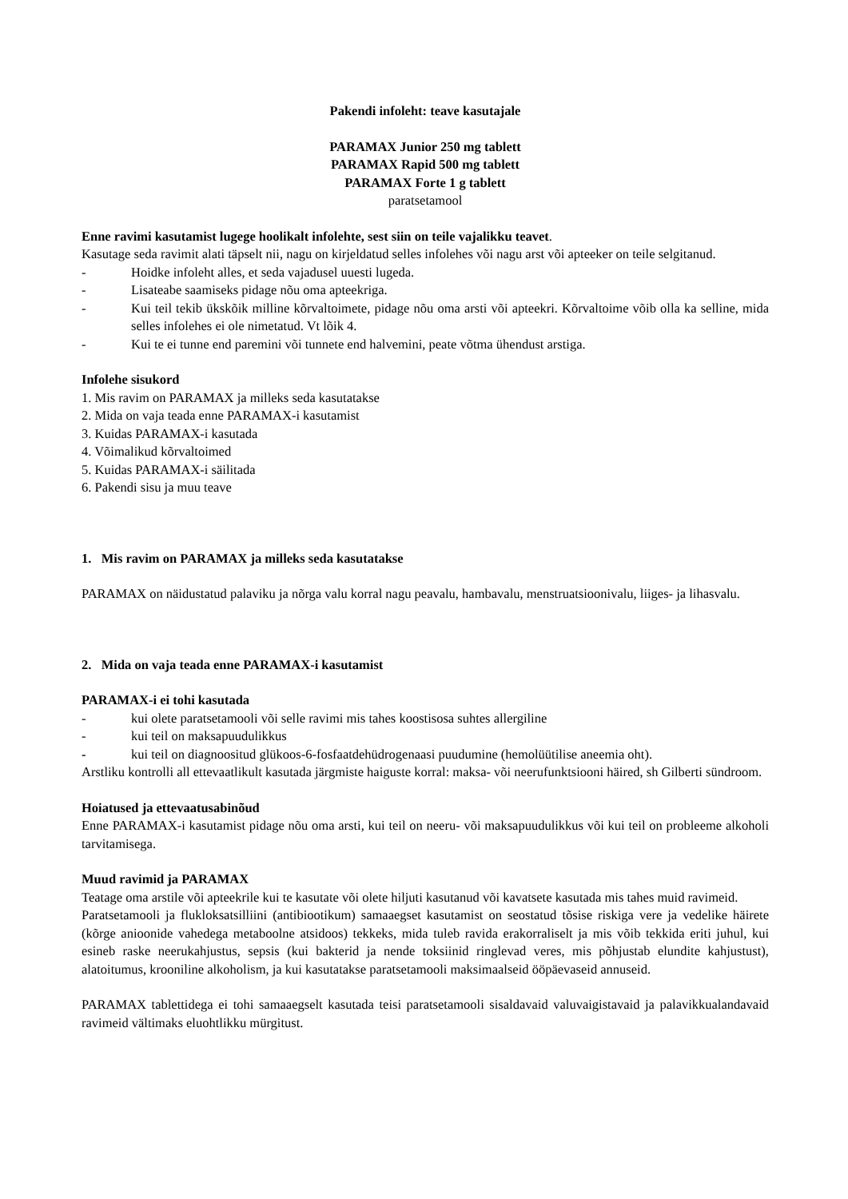Pakendi infoleht: teave kasutajale
PARAMAX Junior 250 mg tablett
PARAMAX Rapid 500 mg tablett
PARAMAX Forte 1 g tablett
paratsetamool
Enne ravimi kasutamist lugege hoolikalt infolehte, sest siin on teile vajalikku teavet.
Kasutage seda ravimit alati täpselt nii, nagu on kirjeldatud selles infolehes või nagu arst või apteeker on teile selgitanud.
- Hoidke infoleht alles, et seda vajadusel uuesti lugeda.
- Lisateabe saamiseks pidage nõu oma apteekriga.
- Kui teil tekib ükskõik milline kõrvaltoimete, pidage nõu oma arsti või apteekri. Kõrvaltoime võib olla ka selline, mida selles infolehes ei ole nimetatud. Vt lõik 4.
- Kui te ei tunne end paremini või tunnete end halvemini, peate võtma ühendust arstiga.
Infolehe sisukord
1. Mis ravim on PARAMAX ja milleks seda kasutatakse
2. Mida on vaja teada enne PARAMAX-i kasutamist
3. Kuidas PARAMAX-i kasutada
4. Võimalikud kõrvaltoimed
5. Kuidas PARAMAX-i säilitada
6. Pakendi sisu ja muu teave
1. Mis ravim on PARAMAX ja milleks seda kasutatakse
PARAMAX on näidustatud palaviku ja nõrga valu korral nagu peavalu, hambavalu, menstruatsioonivalu, liiges- ja lihasvalu.
2. Mida on vaja teada enne PARAMAX-i kasutamist
PARAMAX-i ei tohi kasutada
- kui olete paratsetamooli või selle ravimi mis tahes koostisosa suhtes allergiline
- kui teil on maksapuudulikkus
- kui teil on diagnoositud glükoos-6-fosfaatdehüdrogenaasi puudumine (hemolüütilise aneemia oht).
Arstliku kontrolli all ettevaatlikult kasutada järgmiste haiguste korral: maksa- või neerufunktsiooni häired, sh Gilberti sündroom.
Hoiatused ja ettevaatusabinõud
Enne PARAMAX-i kasutamist pidage nõu oma arsti, kui teil on neeru- või maksapuudulikkus või kui teil on probleeme alkoholi tarvitamisega.
Muud ravimid ja PARAMAX
Teatage oma arstile või apteekrile kui te kasutate või olete hiljuti kasutanud või kavatsete kasutada mis tahes muid ravimeid.
Paratsetamooli ja flukloksatsilliini (antibiootikum) samaaegset kasutamist on seostatud tõsise riskiga vere ja vedelike häirete (kõrge anioonide vahedega metaboolne atsidoos) tekkeks, mida tuleb ravida erakorraliselt ja mis võib tekkida eriti juhul, kui esineb raske neerukahjustus, sepsis (kui bakterid ja nende toksiinid ringlevad veres, mis põhjustab elundite kahjustust), alatoitumus, krooniline alkoholism, ja kui kasutatakse paratsetamooli maksimaalseid ööpäevaseid annuseid.
PARAMAX tablettidega ei tohi samaaegselt kasutada teisi paratsetamooli sisaldavaid valuvaigistavaid ja palavikkualandavaid ravimeid vältimaks eluohtlikku mürgitust.